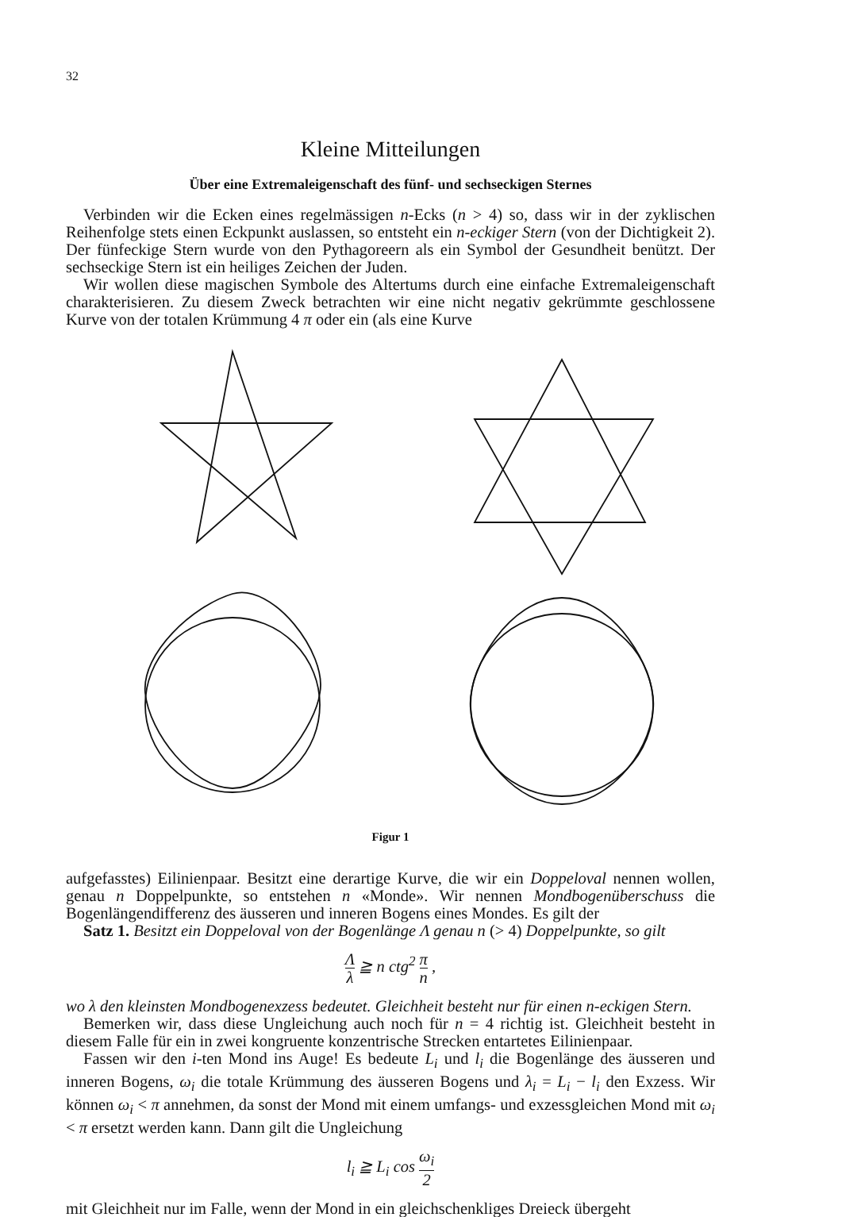32
Kleine Mitteilungen
Über eine Extremaleigenschaft des fünf- und sechseckigen Sternes
Verbinden wir die Ecken eines regelmässigen n-Ecks (n > 4) so, dass wir in der zyklischen Reihenfolge stets einen Eckpunkt auslassen, so entsteht ein n-eckiger Stern (von der Dichtigkeit 2). Der fünfeckige Stern wurde von den Pythagoreern als ein Symbol der Gesundheit benützt. Der sechseckige Stern ist ein heiliges Zeichen der Juden.
Wir wollen diese magischen Symbole des Altertums durch eine einfache Extremaleigenschaft charakterisieren. Zu diesem Zweck betrachten wir eine nicht negativ gekrümmte geschlossene Kurve von der totalen Krümmung 4 π oder ein (als eine Kurve
Figur 1
aufgefasstes) Eilinienpaar. Besitzt eine derartige Kurve, die wir ein Doppeloval nennen wollen, genau n Doppelpunkte, so entstehen n «Monde». Wir nennen Mondbogenüberschuss die Bogenlängendifferenz des äusseren und inneren Bogens eines Mondes. Es gilt der
Satz 1. Besitzt ein Doppeloval von der Bogenlänge Λ genau n (> 4) Doppelpunkte, so gilt
Λλ ≧ n ctg<sup>2</sup> π n ,
wo λ den kleinsten Mondbogenexzess bedeutet. Gleichheit besteht nur für einen n-eckigen Stern.
Bemerken wir, dass diese Ungleichung auch noch für n = 4 richtig ist. Gleichheit besteht in diesem Falle für ein in zwei kongruente konzentrische Strecken entartetes Eilinienpaar.
Fassen wir den i-ten Mond ins Auge! Es bedeute L<sub>i</sub> und l<sub>i</sub> die Bogenlänge des äusseren und inneren Bogens, ω<sub>i</sub> die totale Krümmung des äusseren Bogens und λ<sub>i</sub> = L<sub>i</sub> − l<sub>i</sub> den Exzess. Wir können ω<sub>i</sub> < π annehmen, da sonst der Mond mit einem umfangs- und exzessgleichen Mond mit ω<sub>i</sub> < π ersetzt werden kann. Dann gilt die Ungleichung
l<sub>i</sub> ≧ L<sub>i</sub> cos ω<sub>i</sub> 2
mit Gleichheit nur im Falle, wenn der Mond in ein gleichschenkliges Dreieck übergeht